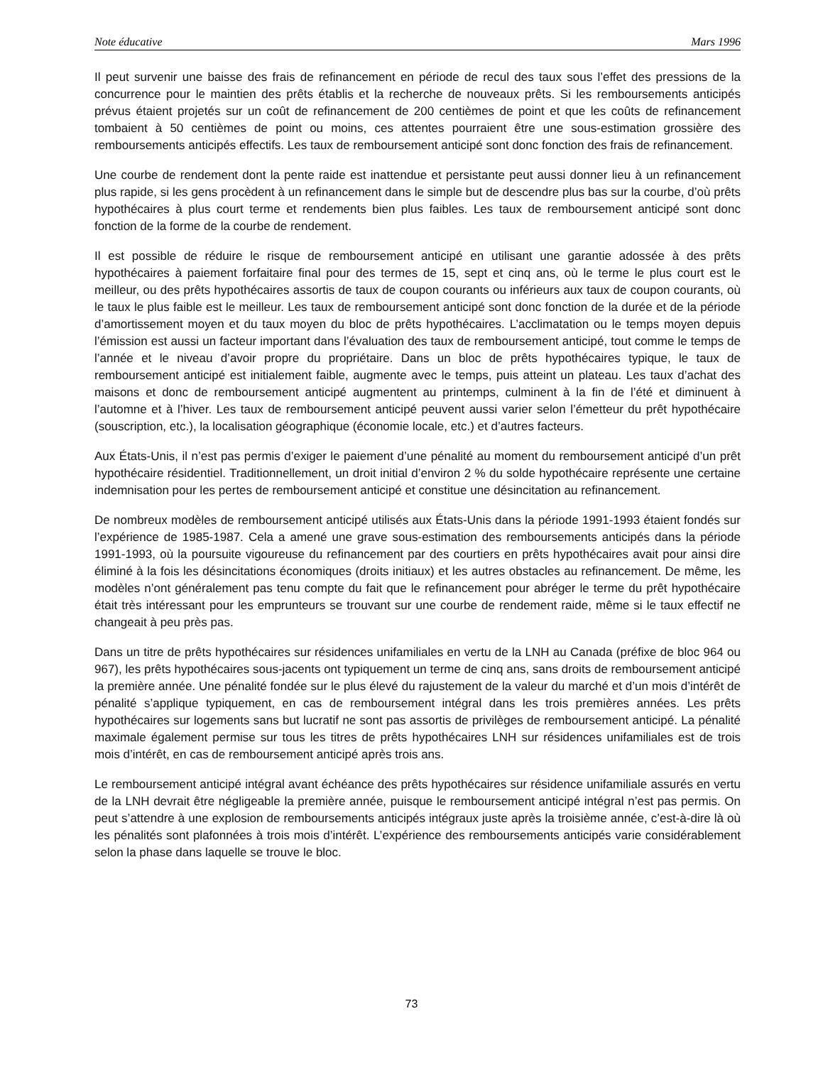Note éducative Mars 1996
Il peut survenir une baisse des frais de refinancement en période de recul des taux sous l’effet des pressions de la concurrence pour le maintien des prêts établis et la recherche de nouveaux prêts. Si les remboursements anticipés prévus étaient projetés sur un coût de refinancement de 200 centièmes de point et que les coûts de refinancement tombaient à 50 centièmes de point ou moins, ces attentes pourraient être une sous-estimation grossière des remboursements anticipés effectifs. Les taux de remboursement anticipé sont donc fonction des frais de refinancement.
Une courbe de rendement dont la pente raide est inattendue et persistante peut aussi donner lieu à un refinancement plus rapide, si les gens procèdent à un refinancement dans le simple but de descendre plus bas sur la courbe, d’où prêts hypothécaires à plus court terme et rendements bien plus faibles. Les taux de remboursement anticipé sont donc fonction de la forme de la courbe de rendement.
Il est possible de réduire le risque de remboursement anticipé en utilisant une garantie adossée à des prêts hypothécaires à paiement forfaitaire final pour des termes de 15, sept et cinq ans, où le terme le plus court est le meilleur, ou des prêts hypothécaires assortis de taux de coupon courants ou inférieurs aux taux de coupon courants, où le taux le plus faible est le meilleur. Les taux de remboursement anticipé sont donc fonction de la durée et de la période d’amortissement moyen et du taux moyen du bloc de prêts hypothécaires. L’acclimatation ou le temps moyen depuis l’émission est aussi un facteur important dans l’évaluation des taux de remboursement anticipé, tout comme le temps de l’année et le niveau d’avoir propre du propriétaire. Dans un bloc de prêts hypothécaires typique, le taux de remboursement anticipé est initialement faible, augmente avec le temps, puis atteint un plateau. Les taux d’achat des maisons et donc de remboursement anticipé augmentent au printemps, culminent à la fin de l’été et diminuent à l’automne et à l’hiver. Les taux de remboursement anticipé peuvent aussi varier selon l’émetteur du prêt hypothécaire (souscription, etc.), la localisation géographique (économie locale, etc.) et d’autres facteurs.
Aux États-Unis, il n’est pas permis d’exiger le paiement d’une pénalité au moment du remboursement anticipé d’un prêt hypothécaire résidentiel. Traditionnellement, un droit initial d’environ 2 % du solde hypothécaire représente une certaine indemnisation pour les pertes de remboursement anticipé et constitue une désincitation au refinancement.
De nombreux modèles de remboursement anticipé utilisés aux États-Unis dans la période 1991-1993 étaient fondés sur l’expérience de 1985-1987. Cela a amené une grave sous-estimation des remboursements anticipés dans la période 1991-1993, où la poursuite vigoureuse du refinancement par des courtiers en prêts hypothécaires avait pour ainsi dire éliminé à la fois les désincitations économiques (droits initiaux) et les autres obstacles au refinancement. De même, les modèles n’ont généralement pas tenu compte du fait que le refinancement pour abréger le terme du prêt hypothécaire était très intéressant pour les emprunteurs se trouvant sur une courbe de rendement raide, même si le taux effectif ne changeait à peu près pas.
Dans un titre de prêts hypothécaires sur résidences unifamiliales en vertu de la LNH au Canada (préfixe de bloc 964 ou 967), les prêts hypothécaires sous-jacents ont typiquement un terme de cinq ans, sans droits de remboursement anticipé la première année. Une pénalité fondée sur le plus élevé du rajustement de la valeur du marché et d’un mois d’intérêt de pénalité s’applique typiquement, en cas de remboursement intégral dans les trois premières années. Les prêts hypothécaires sur logements sans but lucratif ne sont pas assortis de privilèges de remboursement anticipé. La pénalité maximale également permise sur tous les titres de prêts hypothécaires LNH sur résidences unifamiliales est de trois mois d’intérêt, en cas de remboursement anticipé après trois ans.
Le remboursement anticipé intégral avant échéance des prêts hypothécaires sur résidence unifamiliale assurés en vertu de la LNH devrait être négligeable la première année, puisque le remboursement anticipé intégral n’est pas permis. On peut s’attendre à une explosion de remboursements anticipés intégraux juste après la troisième année, c’est-à-dire là où les pénalités sont plafonnées à trois mois d’intérêt. L’expérience des remboursements anticipés varie considérablement selon la phase dans laquelle se trouve le bloc.
73